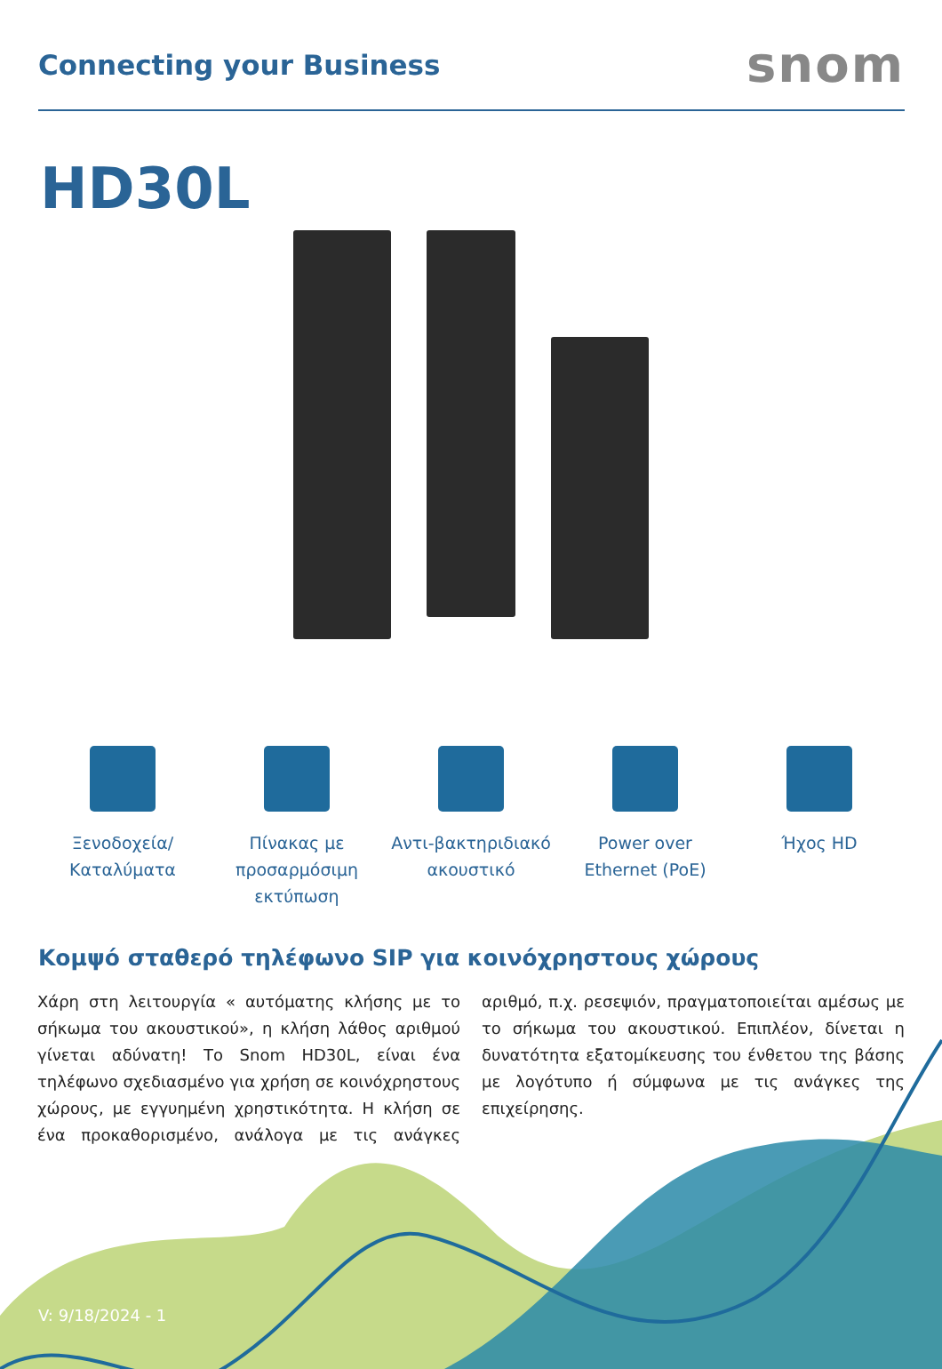Connecting your Business
snom
HD30L
Ξενοδοχεία/
Καταλύματα
Πίνακας με προσαρμόσιμη εκτύπωση
Αντι-βακτηριδιακό ακουστικό
Power over Ethernet (PoE)
Ήχος HD
Κομψό σταθερό τηλέφωνο SIP για κοινόχρηστους χώρους
Χάρη στη λειτουργία « αυτόματης κλήσης με το σήκωμα του ακουστικού», η κλήση λάθος αριθμού γίνεται αδύνατη! Το Snom HD30L, είναι ένα τηλέφωνο σχεδιασμένο για χρήση σε κοινόχρηστους χώρους, με εγγυημένη χρηστικότητα. Η κλήση σε ένα προκαθορισμένο, ανάλογα με τις ανάγκες αριθμό, π.χ. ρεσεψιόν, πραγματοποιείται αμέσως με το σήκωμα του ακουστικού. Επιπλέον, δίνεται η δυνατότητα εξατομίκευσης του ένθετου της βάσης με λογότυπο ή σύμφωνα με τις ανάγκες της επιχείρησης.
V: 9/18/2024 - 1